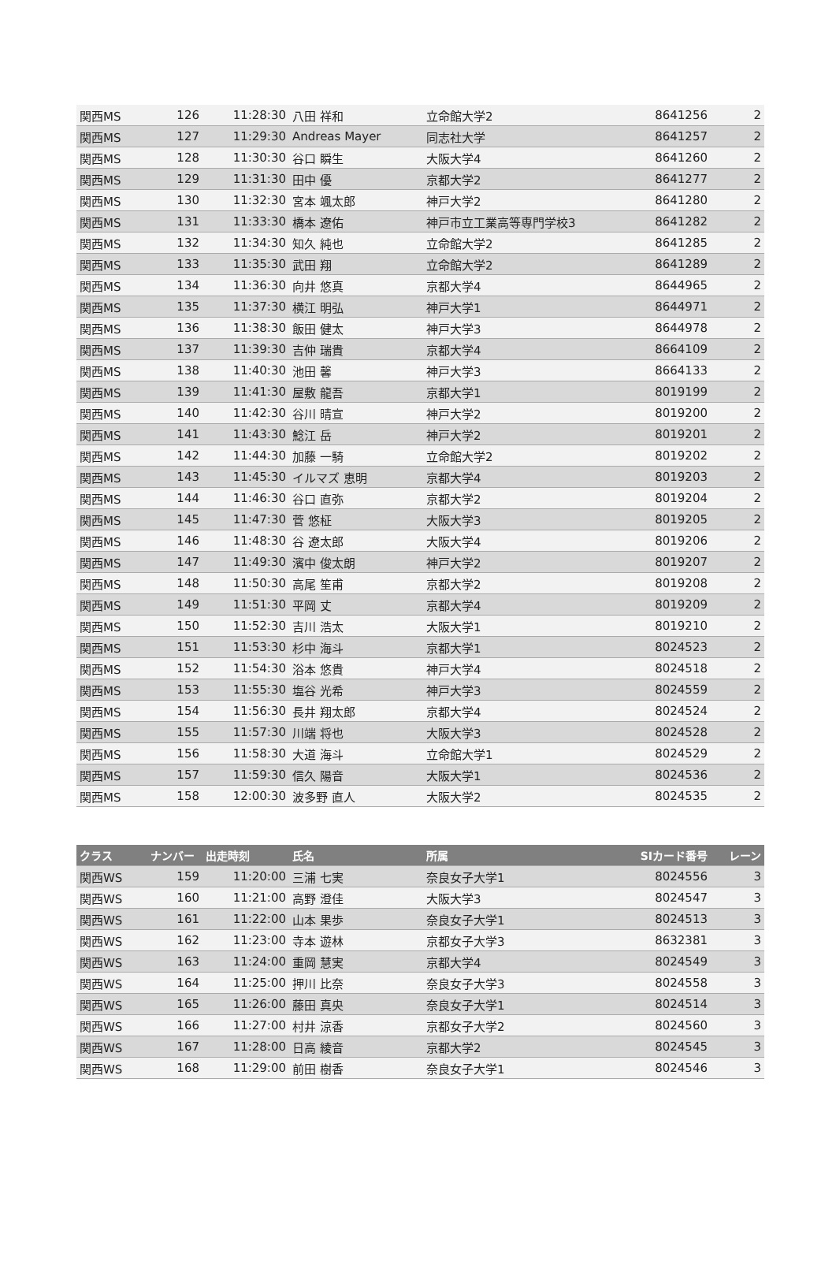| 関西MS | 126 | 11:28:30 | 八田 祥和 | 立命館大学2 | 8641256 | 2 |
| 関西MS | 127 | 11:29:30 | Andreas Mayer | 同志社大学 | 8641257 | 2 |
| 関西MS | 128 | 11:30:30 | 谷口 瞬生 | 大阪大学4 | 8641260 | 2 |
| 関西MS | 129 | 11:31:30 | 田中 優 | 京都大学2 | 8641277 | 2 |
| 関西MS | 130 | 11:32:30 | 宮本 颯太郎 | 神戸大学2 | 8641280 | 2 |
| 関西MS | 131 | 11:33:30 | 橋本 遼佑 | 神戸市立工業高等専門学校3 | 8641282 | 2 |
| 関西MS | 132 | 11:34:30 | 知久 純也 | 立命館大学2 | 8641285 | 2 |
| 関西MS | 133 | 11:35:30 | 武田 翔 | 立命館大学2 | 8641289 | 2 |
| 関西MS | 134 | 11:36:30 | 向井 悠真 | 京都大学4 | 8644965 | 2 |
| 関西MS | 135 | 11:37:30 | 横江 明弘 | 神戸大学1 | 8644971 | 2 |
| 関西MS | 136 | 11:38:30 | 飯田 健太 | 神戸大学3 | 8644978 | 2 |
| 関西MS | 137 | 11:39:30 | 吉仲 瑞貴 | 京都大学4 | 8664109 | 2 |
| 関西MS | 138 | 11:40:30 | 池田 馨 | 神戸大学3 | 8664133 | 2 |
| 関西MS | 139 | 11:41:30 | 屋敷 龍吾 | 京都大学1 | 8019199 | 2 |
| 関西MS | 140 | 11:42:30 | 谷川 晴宣 | 神戸大学2 | 8019200 | 2 |
| 関西MS | 141 | 11:43:30 | 鯰江 岳 | 神戸大学2 | 8019201 | 2 |
| 関西MS | 142 | 11:44:30 | 加藤 一騎 | 立命館大学2 | 8019202 | 2 |
| 関西MS | 143 | 11:45:30 | イルマズ 恵明 | 京都大学4 | 8019203 | 2 |
| 関西MS | 144 | 11:46:30 | 谷口 直弥 | 京都大学2 | 8019204 | 2 |
| 関西MS | 145 | 11:47:30 | 菅 悠柾 | 大阪大学3 | 8019205 | 2 |
| 関西MS | 146 | 11:48:30 | 谷 遼太郎 | 大阪大学4 | 8019206 | 2 |
| 関西MS | 147 | 11:49:30 | 濱中 俊太朗 | 神戸大学2 | 8019207 | 2 |
| 関西MS | 148 | 11:50:30 | 高尾 笙甫 | 京都大学2 | 8019208 | 2 |
| 関西MS | 149 | 11:51:30 | 平岡 丈 | 京都大学4 | 8019209 | 2 |
| 関西MS | 150 | 11:52:30 | 吉川 浩太 | 大阪大学1 | 8019210 | 2 |
| 関西MS | 151 | 11:53:30 | 杉中 海斗 | 京都大学1 | 8024523 | 2 |
| 関西MS | 152 | 11:54:30 | 浴本 悠貴 | 神戸大学4 | 8024518 | 2 |
| 関西MS | 153 | 11:55:30 | 塩谷 光希 | 神戸大学3 | 8024559 | 2 |
| 関西MS | 154 | 11:56:30 | 長井 翔太郎 | 京都大学4 | 8024524 | 2 |
| 関西MS | 155 | 11:57:30 | 川端 将也 | 大阪大学3 | 8024528 | 2 |
| 関西MS | 156 | 11:58:30 | 大道 海斗 | 立命館大学1 | 8024529 | 2 |
| 関西MS | 157 | 11:59:30 | 信久 陽音 | 大阪大学1 | 8024536 | 2 |
| 関西MS | 158 | 12:00:30 | 波多野 直人 | 大阪大学2 | 8024535 | 2 |
| クラス | ナンバー | 出走時刻 | 氏名 | 所属 | SIカード番号 | レーン |
| --- | --- | --- | --- | --- | --- | --- |
| 関西WS | 159 | 11:20:00 | 三浦 七実 | 奈良女子大学1 | 8024556 | 3 |
| 関西WS | 160 | 11:21:00 | 高野 澄佳 | 大阪大学3 | 8024547 | 3 |
| 関西WS | 161 | 11:22:00 | 山本 果歩 | 奈良女子大学1 | 8024513 | 3 |
| 関西WS | 162 | 11:23:00 | 寺本 遊林 | 京都女子大学3 | 8632381 | 3 |
| 関西WS | 163 | 11:24:00 | 重岡 慧実 | 京都大学4 | 8024549 | 3 |
| 関西WS | 164 | 11:25:00 | 押川 比奈 | 奈良女子大学3 | 8024558 | 3 |
| 関西WS | 165 | 11:26:00 | 藤田 真央 | 奈良女子大学1 | 8024514 | 3 |
| 関西WS | 166 | 11:27:00 | 村井 涼香 | 京都女子大学2 | 8024560 | 3 |
| 関西WS | 167 | 11:28:00 | 日高 綾音 | 京都大学2 | 8024545 | 3 |
| 関西WS | 168 | 11:29:00 | 前田 樹香 | 奈良女子大学1 | 8024546 | 3 |